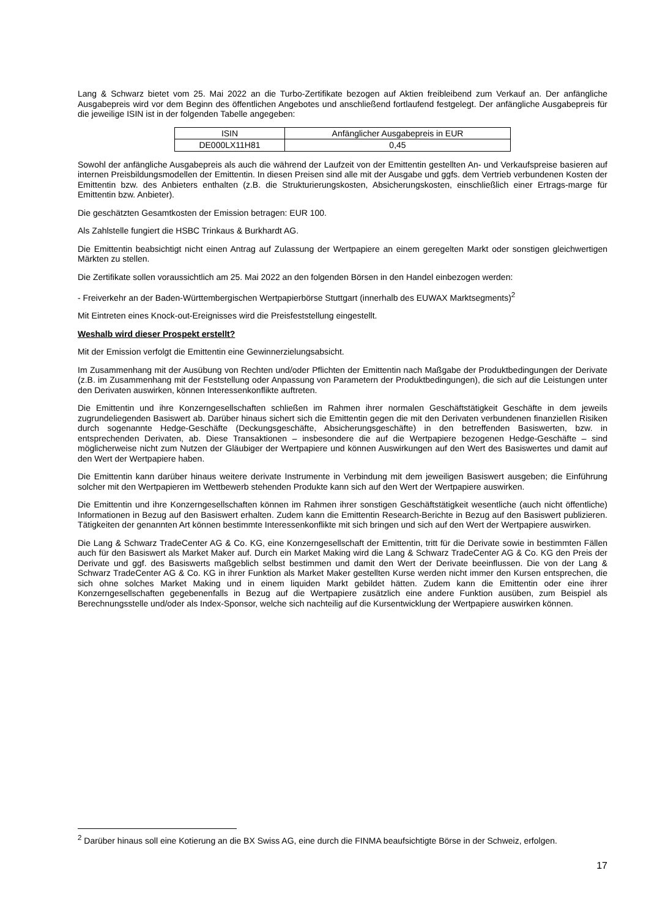Lang & Schwarz bietet vom 25. Mai 2022 an die Turbo-Zertifikate bezogen auf Aktien freibleibend zum Verkauf an. Der anfängliche Ausgabepreis wird vor dem Beginn des öffentlichen Angebotes und anschließend fortlaufend festgelegt. Der anfängliche Ausgabepreis für die jeweilige ISIN ist in der folgenden Tabelle angegeben:
| ISIN | Anfänglicher Ausgabepreis in EUR |
| DE000LX11H81 | 0,45 |
Sowohl der anfängliche Ausgabepreis als auch die während der Laufzeit von der Emittentin gestellten An- und Verkaufspreise basieren auf internen Preisbildungsmodellen der Emittentin. In diesen Preisen sind alle mit der Ausgabe und ggfs. dem Vertrieb verbundenen Kosten der Emittentin bzw. des Anbieters enthalten (z.B. die Strukturierungskosten, Absicherungskosten, einschließlich einer Ertrags-marge für Emittentin bzw. Anbieter).
Die geschätzten Gesamtkosten der Emission betragen: EUR 100.
Als Zahlstelle fungiert die HSBC Trinkaus & Burkhardt AG.
Die Emittentin beabsichtigt nicht einen Antrag auf Zulassung der Wertpapiere an einem geregelten Markt oder sonstigen gleichwertigen Märkten zu stellen.
Die Zertifikate sollen voraussichtlich am 25. Mai 2022 an den folgenden Börsen in den Handel einbezogen werden:
- Freiverkehr an der Baden-Württembergischen Wertpapierbörse Stuttgart (innerhalb des EUWAX Marktsegments)<sup>2</sup>
Mit Eintreten eines Knock-out-Ereignisses wird die Preisfeststellung eingestellt.
Weshalb wird dieser Prospekt erstellt?
Mit der Emission verfolgt die Emittentin eine Gewinnerzielungsabsicht.
Im Zusammenhang mit der Ausübung von Rechten und/oder Pflichten der Emittentin nach Maßgabe der Produktbedingungen der Derivate (z.B. im Zusammenhang mit der Feststellung oder Anpassung von Parametern der Produktbedingungen), die sich auf die Leistungen unter den Derivaten auswirken, können Interessenkonflikte auftreten.
Die Emittentin und ihre Konzerngesellschaften schließen im Rahmen ihrer normalen Geschäftstätigkeit Geschäfte in dem jeweils zugrundeliegenden Basiswert ab. Darüber hinaus sichert sich die Emittentin gegen die mit den Derivaten verbundenen finanziellen Risiken durch sogenannte Hedge-Geschäfte (Deckungsgeschäfte, Absicherungsgeschäfte) in den betreffenden Basiswerten, bzw. in entsprechenden Derivaten, ab. Diese Transaktionen – insbesondere die auf die Wertpapiere bezogenen Hedge-Geschäfte – sind möglicherweise nicht zum Nutzen der Gläubiger der Wertpapiere und können Auswirkungen auf den Wert des Basiswertes und damit auf den Wert der Wertpapiere haben.
Die Emittentin kann darüber hinaus weitere derivate Instrumente in Verbindung mit dem jeweiligen Basiswert ausgeben; die Einführung solcher mit den Wertpapieren im Wettbewerb stehenden Produkte kann sich auf den Wert der Wertpapiere auswirken.
Die Emittentin und ihre Konzerngesellschaften können im Rahmen ihrer sonstigen Geschäftstätigkeit wesentliche (auch nicht öffentliche) Informationen in Bezug auf den Basiswert erhalten. Zudem kann die Emittentin Research-Berichte in Bezug auf den Basiswert publizieren. Tätigkeiten der genannten Art können bestimmte Interessenkonflikte mit sich bringen und sich auf den Wert der Wertpapiere auswirken.
Die Lang & Schwarz TradeCenter AG & Co. KG, eine Konzerngesellschaft der Emittentin, tritt für die Derivate sowie in bestimmten Fällen auch für den Basiswert als Market Maker auf. Durch ein Market Making wird die Lang & Schwarz TradeCenter AG & Co. KG den Preis der Derivate und ggf. des Basiswerts maßgeblich selbst bestimmen und damit den Wert der Derivate beeinflussen. Die von der Lang & Schwarz TradeCenter AG & Co. KG in ihrer Funktion als Market Maker gestellten Kurse werden nicht immer den Kursen entsprechen, die sich ohne solches Market Making und in einem liquiden Markt gebildet hätten. Zudem kann die Emittentin oder eine ihrer Konzerngesellschaften gegebenenfalls in Bezug auf die Wertpapiere zusätzlich eine andere Funktion ausüben, zum Beispiel als Berechnungsstelle und/oder als Index-Sponsor, welche sich nachteilig auf die Kursentwicklung der Wertpapiere auswirken können.
<sup>2</sup> Darüber hinaus soll eine Kotierung an die BX Swiss AG, eine durch die FINMA beaufsichtigte Börse in der Schweiz, erfolgen.
17